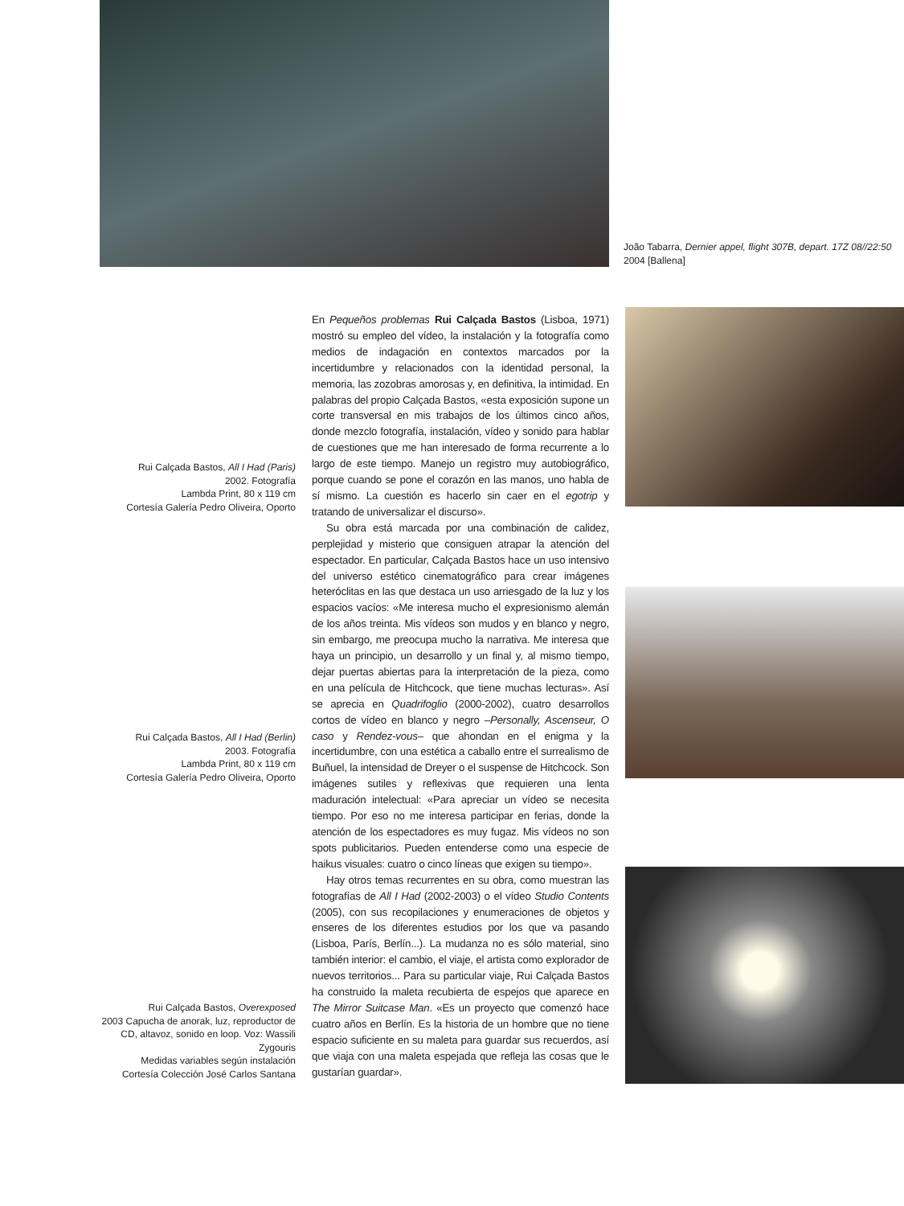João Tabarra, Dernier appel, flight 307B, depart. 17Z 08//22:50
2004 [Ballena]
Rui Calçada Bastos, All I Had (Paris)
2002. Fotografía
Lambda Print, 80 x 119 cm
Cortesía Galería Pedro Oliveira, Oporto
Rui Calçada Bastos, All I Had (Berlin)
2003. Fotografía
Lambda Print, 80 x 119 cm
Cortesía Galería Pedro Oliveira, Oporto
Rui Calçada Bastos, Overexposed
2003 Capucha de anorak, luz, reproductor de CD, altavoz, sonido en loop. Voz: Wassili Zygouris
Medidas variables según instalación
Cortesía Colección José Carlos Santana
En Pequeños problemas Rui Calçada Bastos (Lisboa, 1971) mostró su empleo del vídeo, la instalación y la fotografía como medios de indagación en contextos marcados por la incertidumbre y relacionados con la identidad personal, la memoria, las zozobras amorosas y, en definitiva, la intimidad. En palabras del propio Calçada Bastos, «esta exposición supone un corte transversal en mis trabajos de los últimos cinco años, donde mezclo fotografía, instalación, vídeo y sonido para hablar de cuestiones que me han interesado de forma recurrente a lo largo de este tiempo. Manejo un registro muy autobiográfico, porque cuando se pone el corazón en las manos, uno habla de sí mismo. La cuestión es hacerlo sin caer en el egotrip y tratando de universalizar el discurso».
Su obra está marcada por una combinación de calidez, perplejidad y misterio que consiguen atrapar la atención del espectador. En particular, Calçada Bastos hace un uso intensivo del universo estético cinematográfico para crear imágenes heteróclitas en las que destaca un uso arriesgado de la luz y los espacios vacíos: «Me interesa mucho el expresionismo alemán de los años treinta. Mis vídeos son mudos y en blanco y negro, sin embargo, me preocupa mucho la narrativa. Me interesa que haya un principio, un desarrollo y un final y, al mismo tiempo, dejar puertas abiertas para la interpretación de la pieza, como en una película de Hitchcock, que tiene muchas lecturas». Así se aprecia en Quadrifoglio (2000-2002), cuatro desarrollos cortos de vídeo en blanco y negro –Personally, Ascenseur, O caso y Rendez-vous– que ahondan en el enigma y la incertidumbre, con una estética a caballo entre el surrealismo de Buñuel, la intensidad de Dreyer o el suspense de Hitchcock. Son imágenes sutiles y reflexivas que requieren una lenta maduración intelectual: «Para apreciar un vídeo se necesita tiempo. Por eso no me interesa participar en ferias, donde la atención de los espectadores es muy fugaz. Mis vídeos no son spots publicitarios. Pueden entenderse como una especie de haikus visuales: cuatro o cinco líneas que exigen su tiempo».
Hay otros temas recurrentes en su obra, como muestran las fotografías de All I Had (2002-2003) o el vídeo Studio Contents (2005), con sus recopilaciones y enumeraciones de objetos y enseres de los diferentes estudios por los que va pasando (Lisboa, París, Berlín...). La mudanza no es sólo material, sino también interior: el cambio, el viaje, el artista como explorador de nuevos territorios... Para su particular viaje, Rui Calçada Bastos ha construido la maleta recubierta de espejos que aparece en The Mirror Suitcase Man. «Es un proyecto que comenzó hace cuatro años en Berlín. Es la historia de un hombre que no tiene espacio suficiente en su maleta para guardar sus recuerdos, así que viaja con una maleta espejada que refleja las cosas que le gustarían guardar».